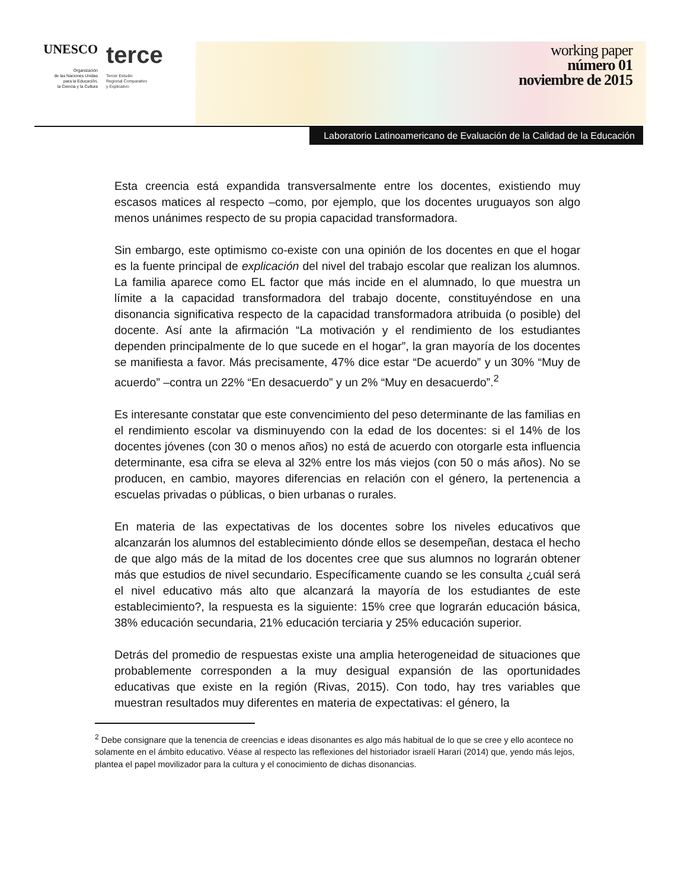UNESCO
Organización
de las Naciones Unidas
para la Educación,
la Ciencia y la Cultura
terce
Tercer Estudio
Regional Comparativo
y Explicativo
working paper
número 01
noviembre de 2015
Laboratorio Latinoamericano de Evaluación de la Calidad de la Educación
Esta creencia está expandida transversalmente entre los docentes, existiendo muy escasos matices al respecto –como, por ejemplo, que los docentes uruguayos son algo menos unánimes respecto de su propia capacidad transformadora.
Sin embargo, este optimismo co-existe con una opinión de los docentes en que el hogar es la fuente principal de explicación del nivel del trabajo escolar que realizan los alumnos. La familia aparece como EL factor que más incide en el alumnado, lo que muestra un límite a la capacidad transformadora del trabajo docente, constituyéndose en una disonancia significativa respecto de la capacidad transformadora atribuida (o posible) del docente. Así ante la afirmación “La motivación y el rendimiento de los estudiantes dependen principalmente de lo que sucede en el hogar”, la gran mayoría de los docentes se manifiesta a favor. Más precisamente, 47% dice estar “De acuerdo” y un 30% “Muy de acuerdo” –contra un 22% “En desacuerdo” y un 2% “Muy en desacuerdo”.<sup>2</sup>
Es interesante constatar que este convencimiento del peso determinante de las familias en el rendimiento escolar va disminuyendo con la edad de los docentes: si el 14% de los docentes jóvenes (con 30 o menos años) no está de acuerdo con otorgarle esta influencia determinante, esa cifra se eleva al 32% entre los más viejos (con 50 o más años). No se producen, en cambio, mayores diferencias en relación con el género, la pertenencia a escuelas privadas o públicas, o bien urbanas o rurales.
En materia de las expectativas de los docentes sobre los niveles educativos que alcanzarán los alumnos del establecimiento dónde ellos se desempeñan, destaca el hecho de que algo más de la mitad de los docentes cree que sus alumnos no lograrán obtener más que estudios de nivel secundario. Específicamente cuando se les consulta ¿cuál será el nivel educativo más alto que alcanzará la mayoría de los estudiantes de este establecimiento?, la respuesta es la siguiente: 15% cree que lograrán educación básica, 38% educación secundaria, 21% educación terciaria y 25% educación superior.
Detrás del promedio de respuestas existe una amplia heterogeneidad de situaciones que probablemente corresponden a la muy desigual expansión de las oportunidades educativas que existe en la región (Rivas, 2015). Con todo, hay tres variables que muestran resultados muy diferentes en materia de expectativas: el género, la
<sup>2</sup> Debe consignare que la tenencia de creencias e ideas disonantes es algo más habitual de lo que se cree y ello acontece no solamente en el ámbito educativo. Véase al respecto las reflexiones del historiador israelí Harari (2014) que, yendo más lejos, plantea el papel movilizador para la cultura y el conocimiento de dichas disonancias.